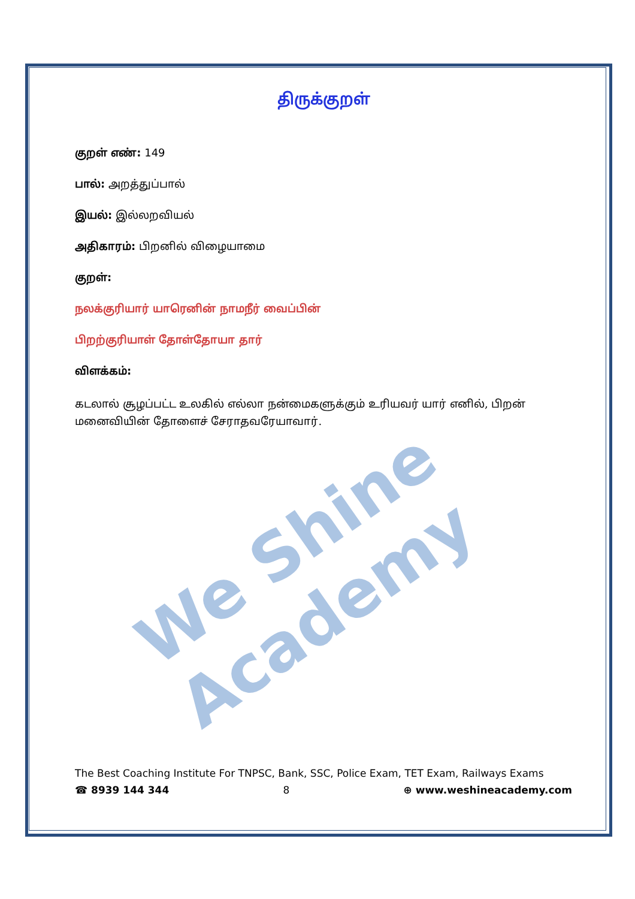We Shine Academy
திருக்குறள்
குறள் எண்: 149
பால்: அறத்துப்பால்
இயல்: இல்லறவியல்
அதிகாரம்: பிறனில் விழையாமை
குறள்:
நலக்குரியார் யாரெனின் நாமநீர் வைப்பின்
பிறற்குரியாள் தோள்தோயா தார்
விளக்கம்:
கடலால் சூழப்பட்ட உலகில் எல்லா நன்மைகளுக்கும் உரியவர் யார் எனில், பிறன் மனைவியின் தோளைச் சேராதவரேயாவார்.
The Best Coaching Institute For TNPSC, Bank, SSC, Police Exam, TET Exam, Railways Exams
☎ 8939 144 344 8 ⊕ www.weshineacademy.com